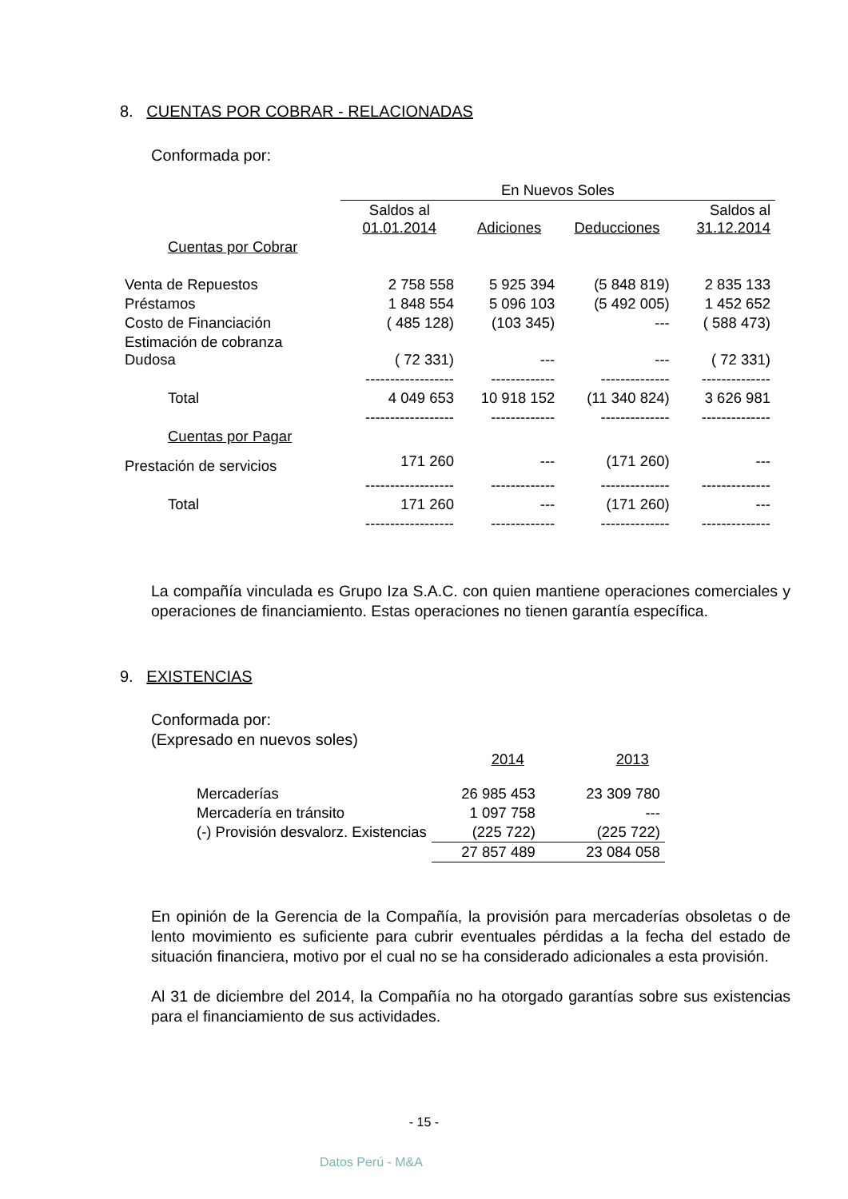8. CUENTAS POR COBRAR - RELACIONADAS
Conformada por:
| | En Nuevos Soles | | | |
| --- | --- | --- | --- | --- |
| | Saldos al 01.01.2014 | Adiciones | Deducciones | Saldos al 31.12.2014 |
| Cuentas por Cobrar | | | | |
| Venta de Repuestos | 2 758 558 | 5 925 394 | (5 848 819) | 2 835 133 |
| Préstamos | 1 848 554 | 5 096 103 | (5 492 005) | 1 452 652 |
| Costo de Financiación | ( 485 128) | (103 345) | --- | ( 588 473) |
| Estimación de cobranza Dudosa | ( 72 331) | --- | --- | ( 72 331) |
| | ------------------ | ------------- | -------------- | -------------- |
| Total | 4 049 653 | 10 918 152 | (11 340 824) | 3 626 981 |
| | ------------------ | ------------- | -------------- | -------------- |
| Cuentas por Pagar | | | | |
| Prestación de servicios | 171 260 | --- | (171 260) | --- |
| | ------------------ | ------------- | -------------- | -------------- |
| Total | 171 260 | --- | (171 260) | --- |
| | ------------------ | ------------- | -------------- | -------------- |
La compañía vinculada es Grupo Iza S.A.C. con quien mantiene operaciones comerciales y operaciones de financiamiento. Estas operaciones no tienen garantía específica.
9. EXISTENCIAS
Conformada por:
(Expresado en nuevos soles)
| | 2014 | 2013 |
| --- | --- | --- |
| Mercaderías | 26 985 453 | 23 309 780 |
| Mercadería en tránsito | 1 097 758 | --- |
| (-) Provisión desvalorz. Existencias | (225 722) | (225 722) |
| | 27 857 489 | 23 084 058 |
En opinión de la Gerencia de la Compañía, la provisión para mercaderías obsoletas o de lento movimiento es suficiente para cubrir eventuales pérdidas a la fecha del estado de situación financiera, motivo por el cual no se ha considerado adicionales a esta provisión.
Al 31 de diciembre del 2014, la Compañía no ha otorgado garantías sobre sus existencias para el financiamiento de sus actividades.
- 15 -
Datos Perú - M&A